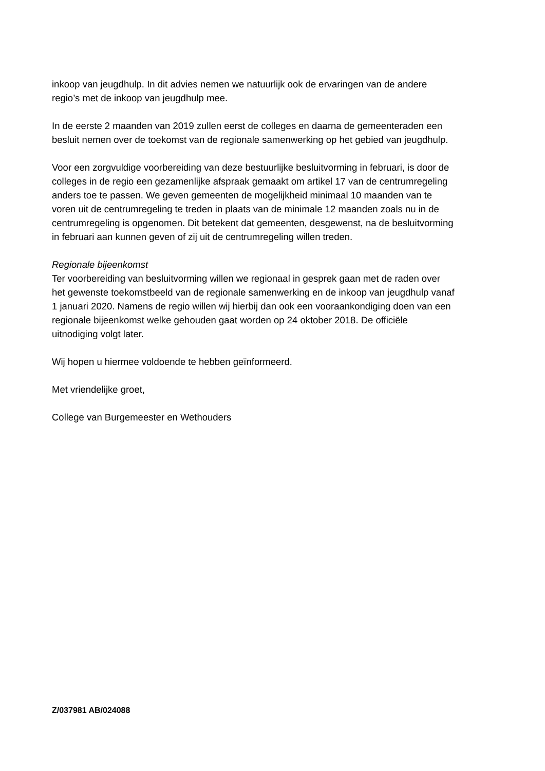inkoop van jeugdhulp. In dit advies nemen we natuurlijk ook de ervaringen van de andere
regio’s met de inkoop van jeugdhulp mee.
In de eerste 2 maanden van 2019 zullen eerst de colleges en daarna de gemeenteraden een
besluit nemen over de toekomst van de regionale samenwerking op het gebied van jeugdhulp.
Voor een zorgvuldige voorbereiding van deze bestuurlijke besluitvorming in februari, is door de
colleges in de regio een gezamenlijke afspraak gemaakt om artikel 17 van de centrumregeling
anders toe te passen. We geven gemeenten de mogelijkheid minimaal 10 maanden van te
voren uit de centrumregeling te treden in plaats van de minimale 12 maanden zoals nu in de
centrumregeling is opgenomen. Dit betekent dat gemeenten, desgewenst, na de besluitvorming
in februari aan kunnen geven of zij uit de centrumregeling willen treden.
Regionale bijeenkomst
Ter voorbereiding van besluitvorming willen we regionaal in gesprek gaan met de raden over
het gewenste toekomstbeeld van de regionale samenwerking en de inkoop van jeugdhulp vanaf
1 januari 2020. Namens de regio willen wij hierbij dan ook een vooraankondiging doen van een
regionale bijeenkomst welke gehouden gaat worden op 24 oktober 2018. De officiële
uitnodiging volgt later.
Wij hopen u hiermee voldoende te hebben geïnformeerd.
Met vriendelijke groet,
College van Burgemeester en Wethouders
Z/037981 AB/024088